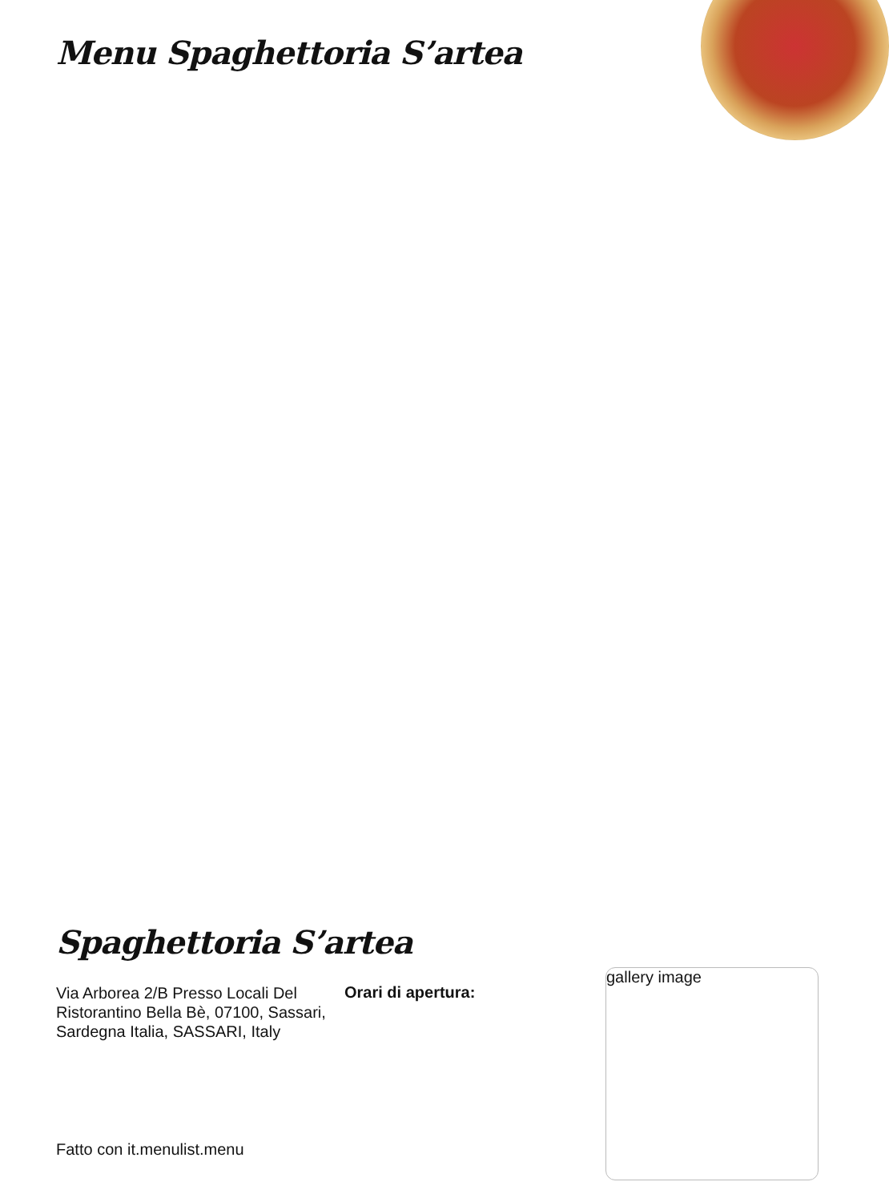Menu Spaghettoria S’artea
Spaghettoria S’artea
Via Arborea 2/B Presso Locali Del Ristorantino Bella Bè, 07100, Sassari, Sardegna Italia, SASSARI, Italy
Orari di apertura:
gallery image
Fatto con it.menulist.menu